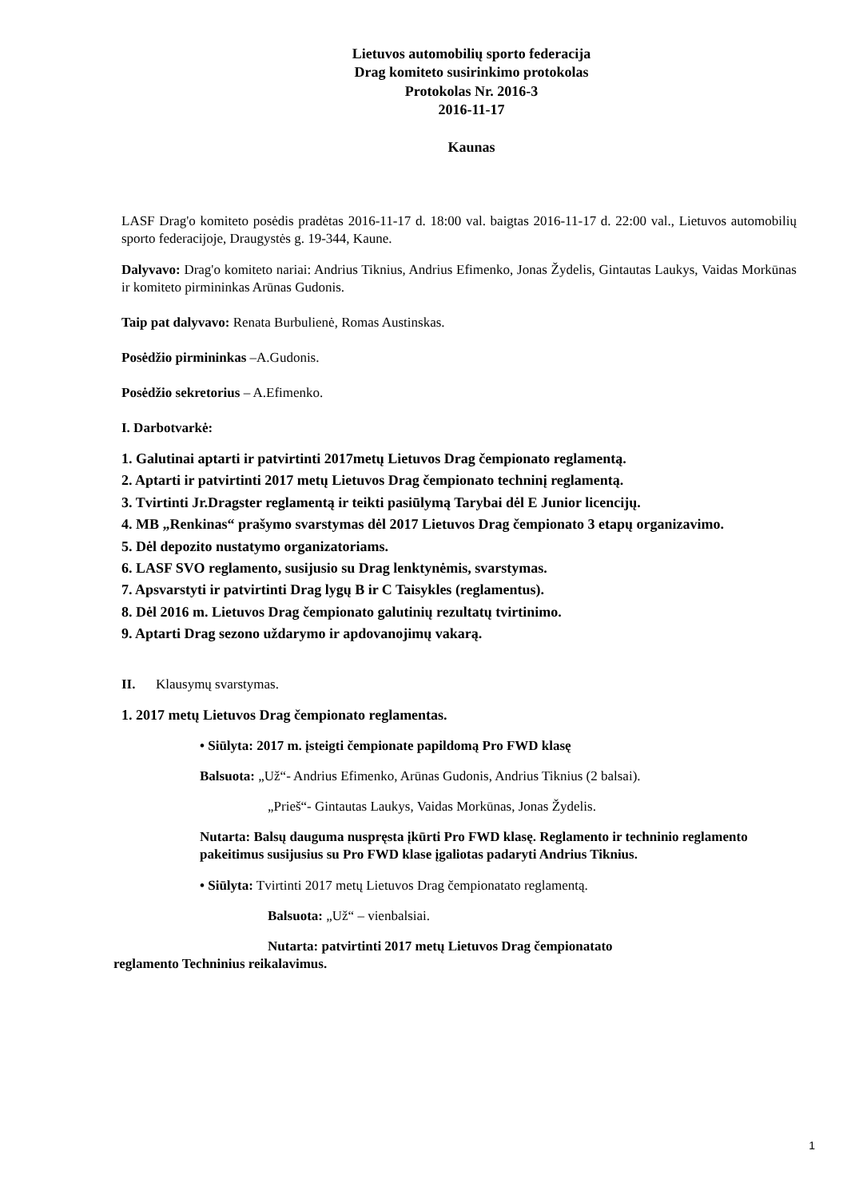Lietuvos automobilių sporto federacija
Drag komiteto susirinkimo protokolas
Protokolas Nr. 2016-3
2016-11-17
Kaunas
LASF Drag'o komiteto posėdis pradėtas 2016-11-17 d. 18:00 val. baigtas 2016-11-17 d. 22:00 val., Lietuvos automobilių sporto federacijoje, Draugystės g. 19-344, Kaune.
Dalyvavo: Drag'o komiteto nariai: Andrius Tiknius, Andrius Efimenko, Jonas Žydelis, Gintautas Laukys, Vaidas Morkūnas ir komiteto pirmininkas Arūnas Gudonis.
Taip pat dalyvavo: Renata Burbulienė, Romas Austinskas.
Posėdžio pirmininkas –A.Gudonis.
Posėdžio sekretorius – A.Efimenko.
I. Darbotvarkė:
1. Galutinai aptarti ir patvirtinti 2017metų Lietuvos Drag čempionato reglamentą.
2. Aptarti ir patvirtinti 2017 metų Lietuvos Drag čempionato techninį reglamentą.
3. Tvirtinti Jr.Dragster reglamentą ir teikti pasiūlymą Tarybai dėl E Junior licencijų.
4. MB „Renkinas“ prašymo svarstymas dėl 2017 Lietuvos Drag čempionato 3 etapų organizavimo.
5. Dėl depozito nustatymo organizatoriams.
6. LASF SVO reglamento, susijusio su Drag lenktynėmis, svarstymas.
7. Apsvarstyti ir patvirtinti Drag lygų B ir C Taisykles (reglamentus).
8. Dėl 2016 m. Lietuvos Drag čempionato galutinių rezultatų tvirtinimo.
9. Aptarti Drag sezono uždarymo ir apdovanojimų vakarą.
II. Klausymų svarstymas.
1. 2017 metų Lietuvos Drag čempionato reglamentas.
• Siūlyta: 2017 m. įsteigti čempionate papildomą Pro FWD klasę
Balsuota: „Už“- Andrius Efimenko, Arūnas Gudonis, Andrius Tiknius (2 balsai).
„Prieš“- Gintautas Laukys, Vaidas Morkūnas, Jonas Žydelis.
Nutarta: Balsų dauguma nuspręsta įkūrti Pro FWD klasę. Reglamento ir techninio reglamento pakeitimus susijusius su Pro FWD klase įgaliotas padaryti Andrius Tiknius.
• Siūlyta: Tvirtinti 2017 metų Lietuvos Drag čempionatato reglamentą.
Balsuota: „Už“ – vienbalsiai.
Nutarta: patvirtinti 2017 metų Lietuvos Drag čempionatato
reglamento Techninius reikalavimus.
1